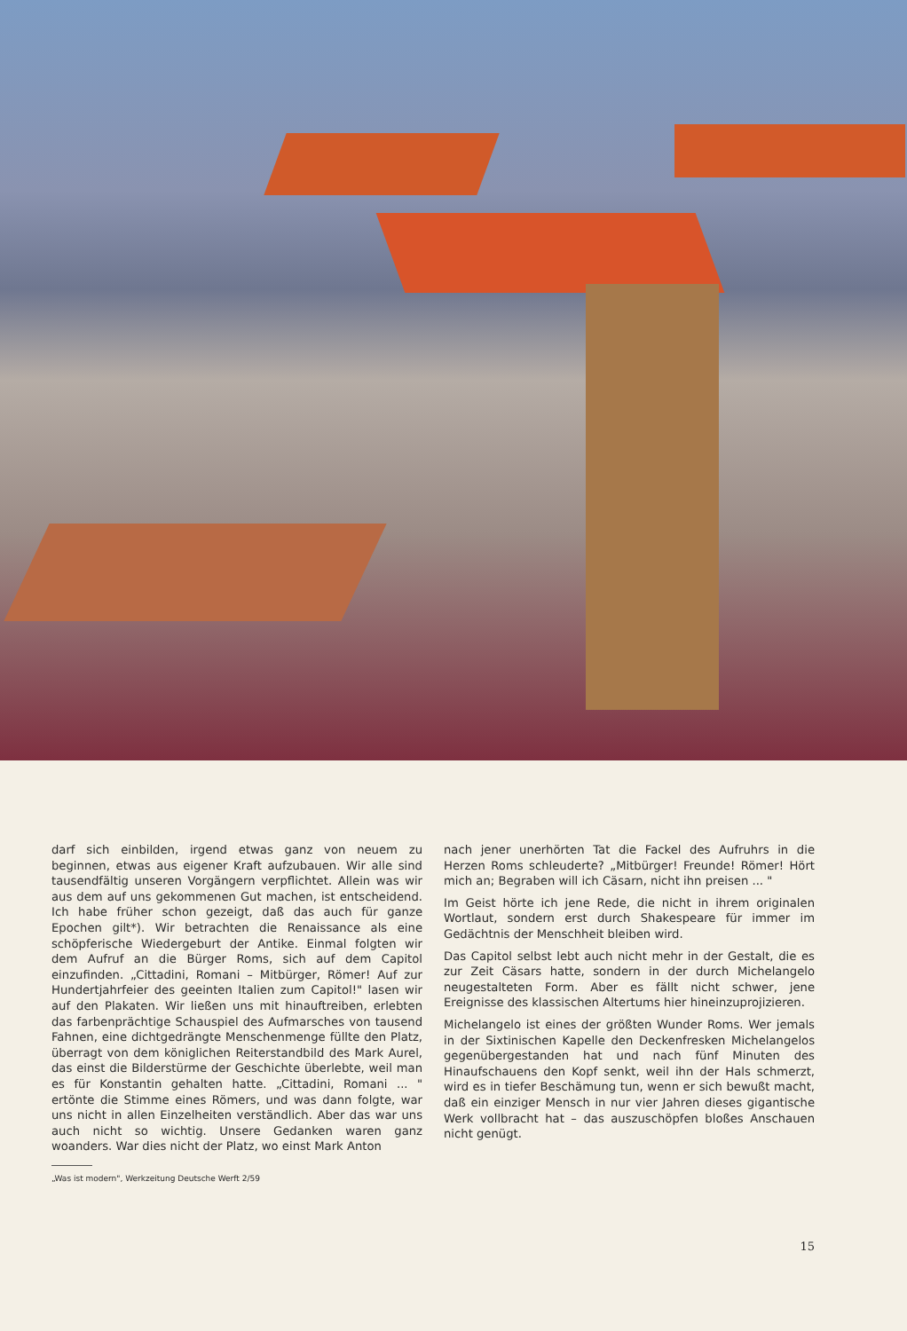darf sich einbilden, irgend etwas ganz von neuem zu beginnen, etwas aus eigener Kraft aufzubauen. Wir alle sind tausendfältig unseren Vorgängern verpflichtet. Allein was wir aus dem auf uns gekommenen Gut machen, ist entscheidend. Ich habe früher schon gezeigt, daß das auch für ganze Epochen gilt*). Wir betrachten die Renaissance als eine schöpferische Wiedergeburt der Antike. Einmal folgten wir dem Aufruf an die Bürger Roms, sich auf dem Capitol einzufinden. „Cittadini, Romani – Mitbürger, Römer! Auf zur Hundertjahrfeier des geeinten Italien zum Capitol!" lasen wir auf den Plakaten. Wir ließen uns mit hinauftreiben, erlebten das farbenprächtige Schauspiel des Aufmarsches von tausend Fahnen, eine dichtgedrängte Menschenmenge füllte den Platz, überragt von dem königlichen Reiterstandbild des Mark Aurel, das einst die Bilderstürme der Geschichte überlebte, weil man es für Konstantin gehalten hatte. „Cittadini, Romani ... " ertönte die Stimme eines Römers, und was dann folgte, war uns nicht in allen Einzelheiten verständlich. Aber das war uns auch nicht so wichtig. Unsere Gedanken waren ganz woanders. War dies nicht der Platz, wo einst Mark Anton
„Was ist modern", Werkzeitung Deutsche Werft 2/59
nach jener unerhörten Tat die Fackel des Aufruhrs in die Herzen Roms schleuderte? „Mitbürger! Freunde! Römer! Hört mich an; Begraben will ich Cäsarn, nicht ihn preisen ... "
Im Geist hörte ich jene Rede, die nicht in ihrem originalen Wortlaut, sondern erst durch Shakespeare für immer im Gedächtnis der Menschheit bleiben wird.
Das Capitol selbst lebt auch nicht mehr in der Gestalt, die es zur Zeit Cäsars hatte, sondern in der durch Michelangelo neugestalteten Form. Aber es fällt nicht schwer, jene Ereignisse des klassischen Altertums hier hineinzuprojizieren.
Michelangelo ist eines der größten Wunder Roms. Wer jemals in der Sixtinischen Kapelle den Deckenfresken Michelangelos gegenübergestanden hat und nach fünf Minuten des Hinaufschauens den Kopf senkt, weil ihn der Hals schmerzt, wird es in tiefer Beschämung tun, wenn er sich bewußt macht, daß ein einziger Mensch in nur vier Jahren dieses gigantische Werk vollbracht hat – das auszuschöpfen bloßes Anschauen nicht genügt.
15